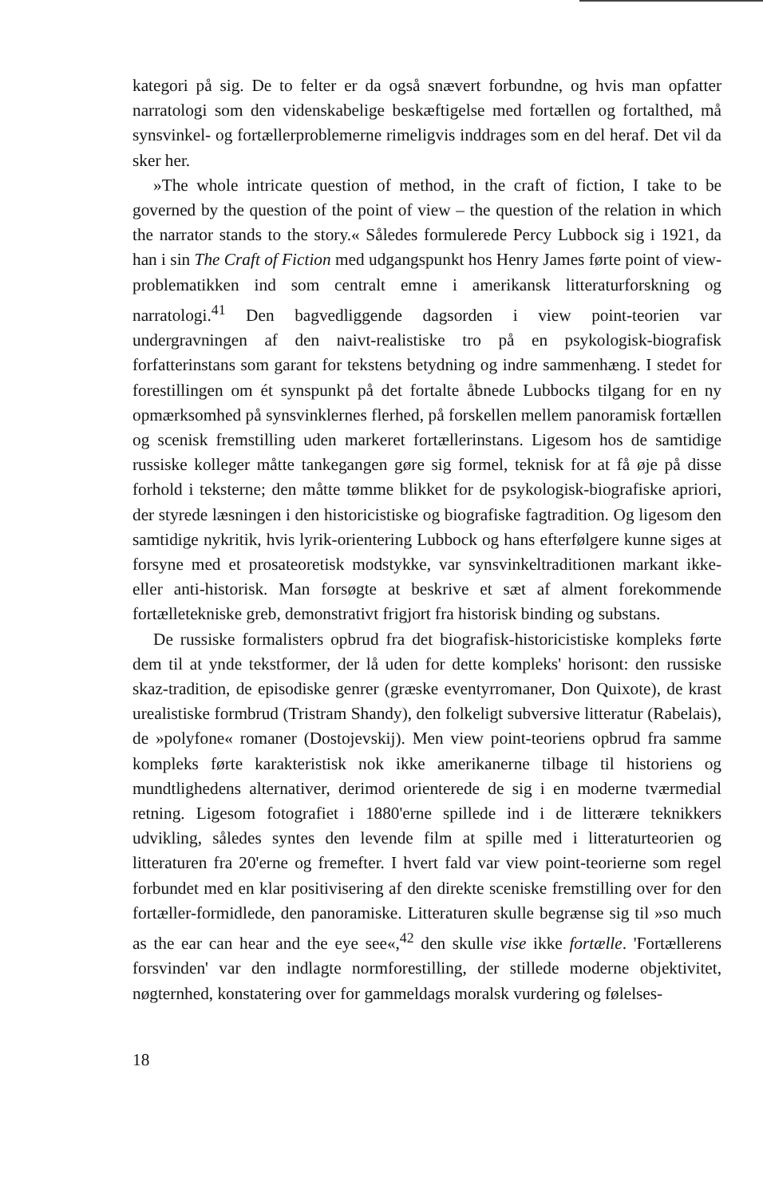kategori på sig. De to felter er da også snævert forbundne, og hvis man opfatter narratologi som den videnskabelige beskæftigelse med fortællen og fortalthed, må synsvinkel- og fortællerproblemerne rimeligvis inddrages som en del heraf. Det vil da sker her.
»The whole intricate question of method, in the craft of fiction, I take to be governed by the question of the point of view – the question of the relation in which the narrator stands to the story.« Således formulerede Percy Lubbock sig i 1921, da han i sin The Craft of Fiction med udgangspunkt hos Henry James førte point of view-problematikken ind som centralt emne i amerikansk litteraturforskning og narratologi.<sup>41</sup> Den bagvedliggende dagsorden i view point-teorien var undergravningen af den naivt-realistiske tro på en psykologisk-biografisk forfatterinstans som garant for tekstens betydning og indre sammenhæng. I stedet for forestillingen om ét synspunkt på det fortalte åbnede Lubbocks tilgang for en ny opmærksomhed på synsvinklernes flerhed, på forskellen mellem panoramisk fortællen og scenisk fremstilling uden markeret fortællerinstans. Ligesom hos de samtidige russiske kolleger måtte tankegangen gøre sig formel, teknisk for at få øje på disse forhold i teksterne; den måtte tømme blikket for de psykologisk-biografiske apriori, der styrede læsningen i den historicistiske og biografiske fagtradition. Og ligesom den samtidige nykritik, hvis lyrik-orientering Lubbock og hans efterfølgere kunne siges at forsyne med et prosateoretisk modstykke, var synsvinkeltraditionen markant ikke- eller anti-historisk. Man forsøgte at beskrive et sæt af alment forekommende fortælletekniske greb, demonstrativt frigjort fra historisk binding og substans.
De russiske formalisters opbrud fra det biografisk-historicistiske kompleks førte dem til at ynde tekstformer, der lå uden for dette kompleks' horisont: den russiske skaz-tradition, de episodiske genrer (græske eventyrromaner, Don Quixote), de krast urealistiske formbrud (Tristram Shandy), den folkeligt subversive litteratur (Rabelais), de »polyfone« romaner (Dostojevskij). Men view point-teoriens opbrud fra samme kompleks førte karakteristisk nok ikke amerikanerne tilbage til historiens og mundtlighedens alternativer, derimod orienterede de sig i en moderne tværmedial retning. Ligesom fotografiet i 1880'erne spillede ind i de litterære teknikkers udvikling, således syntes den levende film at spille med i litteraturteorien og litteraturen fra 20'erne og fremefter. I hvert fald var view point-teorierne som regel forbundet med en klar positivisering af den direkte sceniske fremstilling over for den fortæller-formidlede, den panoramiske. Litteraturen skulle begrænse sig til »so much as the ear can hear and the eye see«,<sup>42</sup> den skulle vise ikke fortælle. 'Fortællerens forsvinden' var den indlagte normforestilling, der stillede moderne objektivitet, nøgternhed, konstatering over for gammeldags moralsk vurdering og følelses-
18